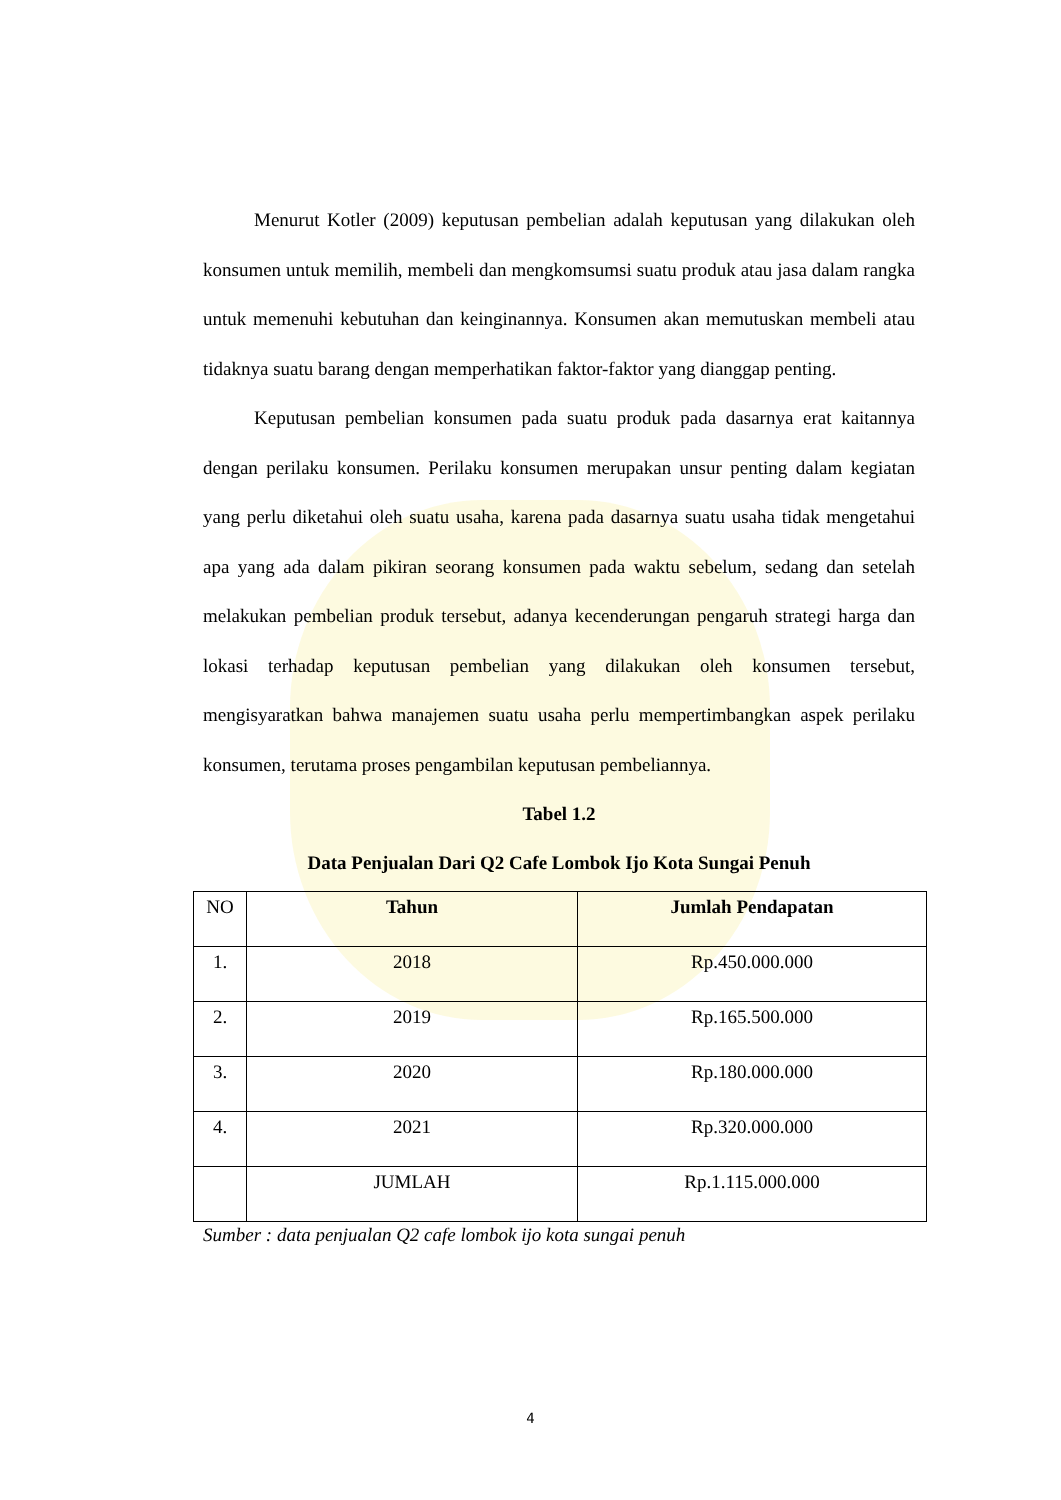Menurut Kotler (2009) keputusan pembelian adalah keputusan yang dilakukan oleh konsumen untuk memilih, membeli dan mengkomsumsi suatu produk atau jasa dalam rangka untuk memenuhi kebutuhan dan keinginannya. Konsumen akan memutuskan membeli atau tidaknya suatu barang dengan memperhatikan faktor-faktor yang dianggap penting.
Keputusan pembelian konsumen pada suatu produk pada dasarnya erat kaitannya dengan perilaku konsumen. Perilaku konsumen merupakan unsur penting dalam kegiatan yang perlu diketahui oleh suatu usaha, karena pada dasarnya suatu usaha tidak mengetahui apa yang ada dalam pikiran seorang konsumen pada waktu sebelum, sedang dan setelah melakukan pembelian produk tersebut, adanya kecenderungan pengaruh strategi harga dan lokasi terhadap keputusan pembelian yang dilakukan oleh konsumen tersebut, mengisyaratkan bahwa manajemen suatu usaha perlu mempertimbangkan aspek perilaku konsumen, terutama proses pengambilan keputusan pembeliannya.
Tabel 1.2
Data Penjualan Dari Q2 Cafe Lombok Ijo Kota Sungai Penuh
| NO | Tahun | Jumlah Pendapatan |
| --- | --- | --- |
| 1. | 2018 | Rp.450.000.000 |
| 2. | 2019 | Rp.165.500.000 |
| 3. | 2020 | Rp.180.000.000 |
| 4. | 2021 | Rp.320.000.000 |
| | JUMLAH | Rp.1.115.000.000 |
Sumber : data penjualan Q2 cafe lombok ijo kota sungai penuh
4